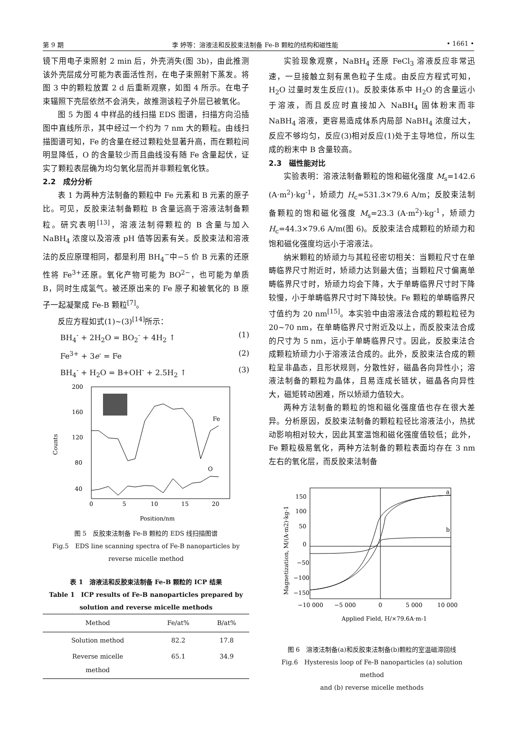第 9 期 李 婷等：溶液法和反胶束法制备 Fe-B 颗粒的结构和磁性能 • 1661 •
镜下用电子束照射 2 min 后，外壳消失(图 3b)，由此推测该外壳层成分可能为表面活性剂，在电子束照射下蒸发。将图 3 中的颗粒放置 2 d 后重新观察，如图 4 所示。在电子束辐照下壳层依然不会消失，故推测该粒子外层已被氧化。
图 5 为图 4 中样品的线扫描 EDS 图谱，扫描方向沿插图中直线所示，其中经过一个约为 7 nm 大的颗粒。由线扫描图谱可知，Fe 的含量在经过颗粒处显著升高，而在颗粒间明显降低，O 的含量较少而且曲线没有随 Fe 含量起伏，证实了颗粒表层确为均匀氧化层而并非颗粒氧化铁。
2.2　成分分析
表 1 为两种方法制备的颗粒中 Fe 元素和 B 元素的原子比。可见，反胶束法制备颗粒 B 含量远高于溶液法制备颗粒。研究表明<sup>[13]</sup>，溶液法制得颗粒的 B 含量与加入 NaBH<sub>4</sub> 浓度以及溶液 pH 值等因素有关。反胶束法和溶液法的反应原理相同，都是利用 BH<sub>4</sub><sup>−</sup>中−5 价 B 元素的还原性将 Fe<sup>3+</sup>还原。氧化产物可能为 BO<sup>2−</sup>，也可能为单质 B，同时生成氢气。被还原出来的 Fe 原子和被氧化的 B 原子一起凝聚成 Fe-B 颗粒<sup>[7]</sup>。
反应方程如式(1)~(3)<sup>[14]</sup>所示：
BH<sub>4</sub><sup>-</sup> + 2H<sub>2</sub>O = BO<sub>2</sub><sup>-</sup> + 4H<sub>2</sub> ↑ (1)
Fe<sup>3+</sup> + 3e<sup>-</sup> = Fe (2)
BH<sub>4</sub><sup>-</sup> + H<sub>2</sub>O = B+OH<sup>-</sup> + 2.5H<sub>2</sub> ↑ (3)
200
160
120
80
40
0
5
10
15
20
Counts
Position/nm
Fe
O
图 5　反胶束法制备 Fe-B 颗粒的 EDS 线扫描图谱
Fig.5　EDS line scanning spectra of Fe-B nanoparticles by
reverse micelle method
表 1　溶液法和反胶束法制备 Fe-B 颗粒的 ICP 结果
Table 1　ICP results of Fe-B nanoparticles prepared by
solution and reverse micelle methods
| Method | Fe/at% | B/at% |
| --- | --- | --- |
| Solution method | 82.2 | 17.8 |
| Reverse micelle method | 65.1 | 34.9 |
实验现象观察，NaBH<sub>4</sub> 还原 FeCl<sub>3</sub> 溶液反应非常迅速，一旦接触立刻有黑色粒子生成。由反应方程式可知，H<sub>2</sub>O 过量时发生反应(1)。反胶束体系中 H<sub>2</sub>O 的含量远小于溶液，而且反应时直接加入 NaBH<sub>4</sub> 固体粉末而非 NaBH<sub>4</sub> 溶液，更容易造成体系内局部 NaBH<sub>4</sub> 浓度过大，反应不够均匀，反应(3)相对反应(1)处于主导地位，所以生成的粉末中 B 含量较高。
2.3　磁性能对比
实验表明：溶液法制备颗粒的饱和磁化强度 M<sub>s</sub>=142.6 (A·m<sup>2</sup>)·kg<sup>-1</sup>，矫顽力 H<sub>c</sub>=531.3×79.6 A/m；反胶束法制备颗粒的饱和磁化强度 M<sub>s</sub>=23.3 (A·m<sup>2</sup>)·kg<sup>-1</sup>，矫顽力 H<sub>c</sub>=44.3×79.6 A/m(图 6)。反胶束法合成颗粒的矫顽力和饱和磁化强度均远小于溶液法。
纳米颗粒的矫顽力与其粒径密切相关：当颗粒尺寸在单畴临界尺寸附近时，矫顽力达到最大值；当颗粒尺寸偏离单畴临界尺寸时，矫顽力均会下降，大于单畴临界尺寸时下降较慢，小于单畴临界尺寸时下降较快。Fe 颗粒的单畴临界尺寸值约为 20 nm<sup>[15]</sup>。本实验中由溶液法合成的颗粒粒径为 20~70 nm，在单畴临界尺寸附近及以上，而反胶束法合成的尺寸为 5 nm，远小于单畴临界尺寸。因此，反胶束法合成颗粒矫顽力小于溶液法合成的。此外，反胶束法合成的颗粒呈非晶态，且形状规则，分散性好，磁晶各向异性小；溶液法制备的颗粒为晶体，且易连成长链状，磁晶各向异性大，磁矩转动困难，所以矫顽力值较大。
两种方法制备的颗粒的饱和磁化强度值也存在很大差异。分析原因，反胶束法制备的颗粒粒径比溶液法小，热扰动影响相对较大，因此其室温饱和磁化强度值较低；此外，Fe 颗粒极易氧化，两种方法制备的颗粒表面均存在 3 nm 左右的氧化层，而反胶束法制备
150
100
50
0
−50
−100
−150
−10 000
−5 000
0
5 000
10 000
Magnetization, M/(A·m2)·kg-1
Applied Field, H/×79.6A·m-1
a
b
图 6　溶液法制备(a)和反胶束法制备(b)颗粒的室温磁滞回线
Fig.6　Hysteresis loop of Fe-B nanoparticles (a) solution method
and (b) reverse micelle methods